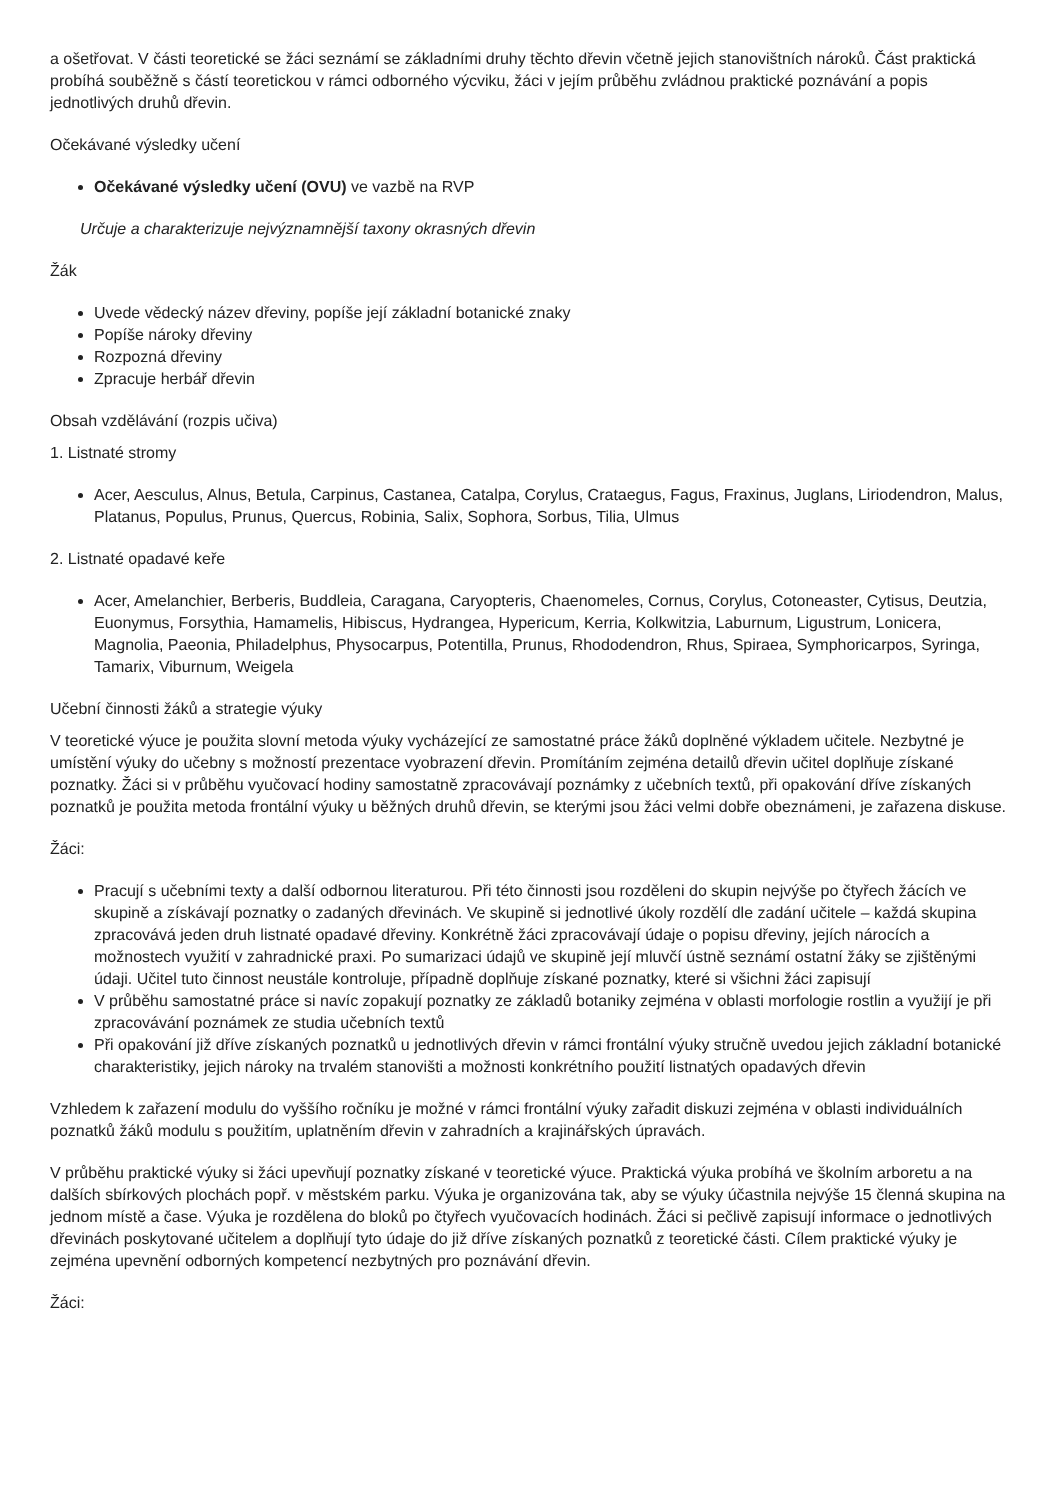a ošetřovat. V části teoretické se žáci seznámí se základními druhy těchto dřevin včetně jejich stanovištních nároků. Část praktická probíhá souběžně s částí teoretickou v rámci odborného výcviku, žáci v jejím průběhu zvládnou praktické poznávání a popis jednotlivých druhů dřevin.
Očekávané výsledky učení
Očekávané výsledky učení (OVU) ve vazbě na RVP
Určuje a charakterizuje nejvýznamnější taxony okrasných dřevin
Žák
Uvede vědecký název dřeviny, popíše její základní botanické znaky
Popíše nároky dřeviny
Rozpozná dřeviny
Zpracuje herbář dřevin
Obsah vzdělávání (rozpis učiva)
1. Listnaté stromy
Acer, Aesculus, Alnus, Betula, Carpinus, Castanea, Catalpa, Corylus, Crataegus, Fagus, Fraxinus, Juglans, Liriodendron, Malus, Platanus, Populus, Prunus, Quercus, Robinia, Salix, Sophora, Sorbus, Tilia, Ulmus
2. Listnaté opadavé keře
Acer, Amelanchier, Berberis, Buddleia, Caragana, Caryopteris, Chaenomeles, Cornus, Corylus, Cotoneaster, Cytisus, Deutzia, Euonymus, Forsythia, Hamamelis, Hibiscus, Hydrangea, Hypericum, Kerria, Kolkwitzia, Laburnum, Ligustrum, Lonicera, Magnolia, Paeonia, Philadelphus, Physocarpus, Potentilla, Prunus, Rhododendron, Rhus, Spiraea, Symphoricarpos, Syringa, Tamarix, Viburnum, Weigela
Učební činnosti žáků a strategie výuky
V teoretické výuce je použita slovní metoda výuky vycházející ze samostatné práce žáků doplněné výkladem učitele. Nezbytné je umístění výuky do učebny s možností prezentace vyobrazení dřevin. Promítáním zejména detailů dřevin učitel doplňuje získané poznatky. Žáci si v průběhu vyučovací hodiny samostatně zpracovávají poznámky z učebních textů, při opakování dříve získaných poznatků je použita metoda frontální výuky u běžných druhů dřevin, se kterými jsou žáci velmi dobře obeznámeni, je zařazena diskuse.
Žáci:
Pracují s učebními texty a další odbornou literaturou. Při této činnosti jsou rozděleni do skupin nejvýše po čtyřech žácích ve skupině a získávají poznatky o zadaných dřevinách. Ve skupině si jednotlivé úkoly rozdělí dle zadání učitele – každá skupina zpracovává jeden druh listnaté opadavé dřeviny. Konkrétně žáci zpracovávají údaje o popisu dřeviny, jejích nárocích a možnostech využití v zahradnické praxi. Po sumarizaci údajů ve skupině její mluvčí ústně seznámí ostatní žáky se zjištěnými údaji. Učitel tuto činnost neustále kontroluje, případně doplňuje získané poznatky, které si všichni žáci zapisují
V průběhu samostatné práce si navíc zopakují poznatky ze základů botaniky zejména v oblasti morfologie rostlin a využijí je při zpracovávání poznámek ze studia učebních textů
Při opakování již dříve získaných poznatků u jednotlivých dřevin v rámci frontální výuky stručně uvedou jejich základní botanické charakteristiky, jejich nároky na trvalém stanovišti a možnosti konkrétního použití listnatých opadavých dřevin
Vzhledem k zařazení modulu do vyššího ročníku je možné v rámci frontální výuky zařadit diskuzi zejména v oblasti individuálních poznatků žáků modulu s použitím, uplatněním dřevin v zahradních a krajinářských úpravách.
V průběhu praktické výuky si žáci upevňují poznatky získané v teoretické výuce. Praktická výuka probíhá ve školním arboretu a na dalších sbírkových plochách popř. v městském parku. Výuka je organizována tak, aby se výuky účastnila nejvýše 15 členná skupina na jednom místě a čase. Výuka je rozdělena do bloků po čtyřech vyučovacích hodinách. Žáci si pečlivě zapisují informace o jednotlivých dřevinách poskytované učitelem a doplňují tyto údaje do již dříve získaných poznatků z teoretické části. Cílem praktické výuky je zejména upevnění odborných kompetencí nezbytných pro poznávání dřevin.
Žáci: